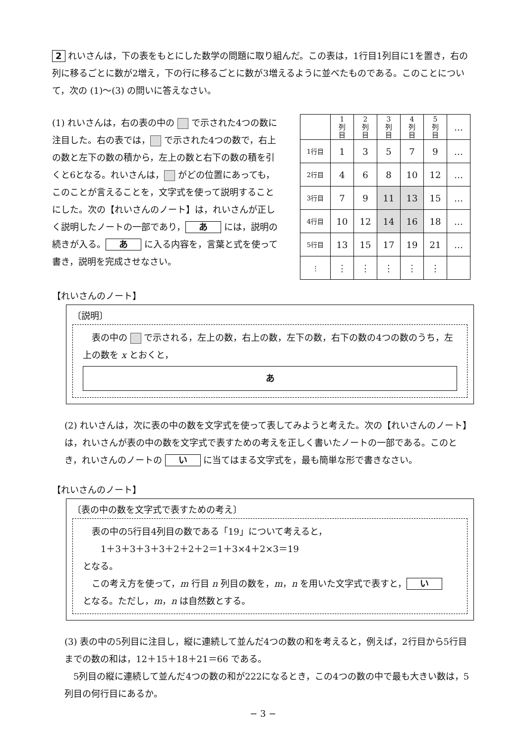2 れいさんは，下の表をもとにした数学の問題に取り組んだ。この表は，1行目1列目に1を置き，右の列に移るごとに数が2増え，下の行に移るごとに数が3増えるように並べたものである。このことについて，次の (1)〜(3) の問いに答えなさい。
(1) れいさんは，右の表の中の で示された4つの数に注目した。右の表では， で示された4つの数で，右上の数と左下の数の積から，左上の数と右下の数の積を引くと6となる。れいさんは， がどの位置にあっても，このことが言えることを，文字式を使って説明することにした。次の【れいさんのノート】は，れいさんが正しく説明したノートの一部であり， あ には，説明の続きが入る。 あ に入る内容を，言葉と式を使って書き，説明を完成させなさい。
| | 1 列 目 | 2 列 目 | 3 列 目 | 4 列 目 | 5 列 目 | … |
| 1行目 | 1 | 3 | 5 | 7 | 9 | … |
| 2行目 | 4 | 6 | 8 | 10 | 12 | … |
| 3行目 | 7 | 9 | 11 | 13 | 15 | … |
| 4行目 | 10 | 12 | 14 | 16 | 18 | … |
| 5行目 | 13 | 15 | 17 | 19 | 21 | … |
| ⋮ | ⋮ | ⋮ | ⋮ | ⋮ | ⋮ | |
【れいさんのノート】
〔説明〕
　表の中の で示される，左上の数，右上の数，左下の数，右下の数の4つの数のうち，左上の数を x とおくと，
あ
(2) れいさんは，次に表の中の数を文字式を使って表してみようと考えた。次の【れいさんのノート】は，れいさんが表の中の数を文字式で表すための考えを正しく書いたノートの一部である。このとき，れいさんのノートの い に当てはまる文字式を，最も簡単な形で書きなさい。
【れいさんのノート】
〔表の中の数を文字式で表すための考え〕
　表の中の5行目4列目の数である「19」について考えると，
　　1＋3＋3＋3＋3＋2＋2＋2＝1＋3×4＋2×3＝19
となる。
　この考え方を使って，m 行目 n 列目の数を，m，n を用いた文字式で表すと， い
となる。ただし，m，n は自然数とする。
(3) 表の中の5列目に注目し，縦に連続して並んだ4つの数の和を考えると，例えば，2行目から5行目までの数の和は，12＋15＋18＋21＝66 である。
　5列目の縦に連続して並んだ4つの数の和が222になるとき，この4つの数の中で最も大きい数は，5列目の何行目にあるか。
− 3 −